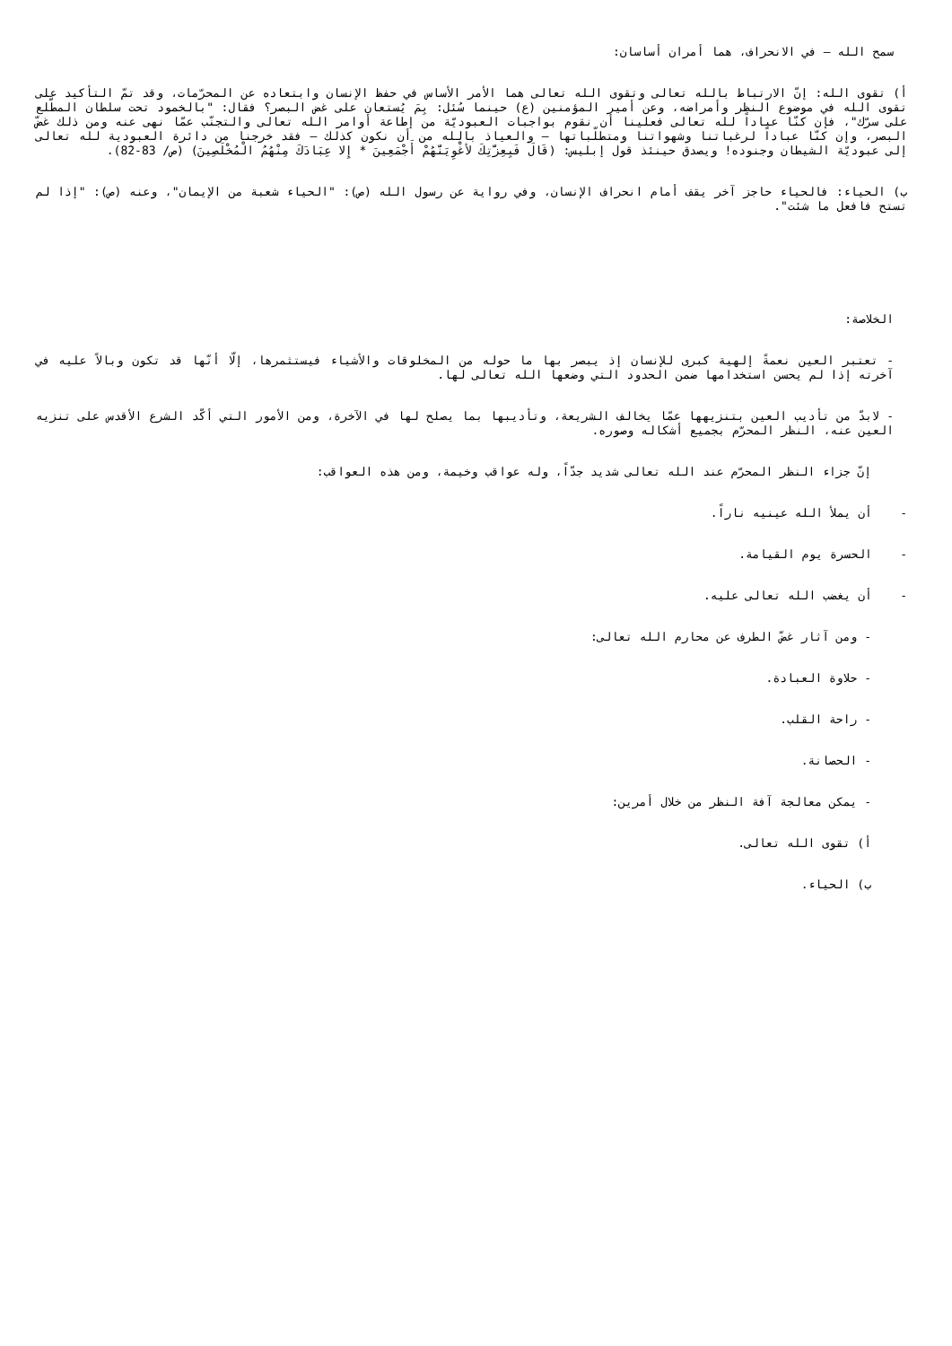سمح الله – في الانحراف، هما أمران أساسان:
أ) تقوى الله: إنّ الارتباط بالله تعالى وتقوى الله تعالى هما الأمر الأساس في حفظ الإنسان وابتعاده عن المحرّمات، وقد تمّ التأكيد على تقوى الله في موضوع النظر وأمراضه، وعن أمير المؤمنين (ع) حينما سُئل: بِمَ يُستعان على غض البصر؟ فقال: "بالخمود تحت سلطان المطّلع على سرّك"، فإن كنّا عباداً لله تعالى فعلينا أن نقوم بواجبات العبوديّة من إطاعة أوامر الله تعالى والتجنّب عمّا نهى عنه ومن ذلك غضّ البصر، وإن كنّا عباداً لرغباتنا وشهواتنا ومتطلّباتها – والعياذ بالله من أن نكون كذلك – فقد خرجنا من دائرة العبودية لله تعالى إلى عبوديّة الشيطان وجنوده! ويصدق حينئذ قول إبليس: (قَالَ فَبِعِزَّتِكَ لأغْوِيَنَّهُمْ أَجْمَعِينَ * إِلا عِبَادَكَ مِنْهُمُ الْمُخْلَصِينَ) (ص/ 83-82).
ب) الحياء: فالحياء حاجز آخر يقف أمام انحراف الإنسان، وفي رواية عن رسول الله (ص): "الحياء شعبة من الإيمان"، وعنه (ص): "إذا لم تستح فافعل ما شئت".
الخلاصة:
- تعتبر العين نعمةً إلهية كبرى للإنسان إذ يبصر بها ما حوله من المخلوقات والأشياء فيستثمرها، إلّا أنّها قد تكون وبالاً عليه في آخرته إذا لم يحسن استخدامها ضمن الحدود التي وضعها الله تعالى لها.
- لابدّ من تأديب العين بتنزيهها عمّا يخالف الشريعة، وتأديبها بما يصلح لها في الآخرة، ومن الأمور التي أكّد الشرع الأقدس على تنزيه العين عنه، النظر المحرّم بجميع أشكاله وصوره.
إنّ جزاء النظر المحرّم عند الله تعالى شديد جدّاً، وله عواقب وخيمة، ومن هذه العواقب:
- أن يملأ الله عينيه ناراً.
- الحسرة يوم القيامة.
- أن يغضب الله تعالى عليه.
- ومن آثار غضّ الطرف عن محارم الله تعالى:
- حلاوة العبادة.
- راحة القلب.
- الحصانة.
- يمكن معالجة آفة النظر من خلال أمرين:
أ) تقوى الله تعالى.
ب) الحياء.